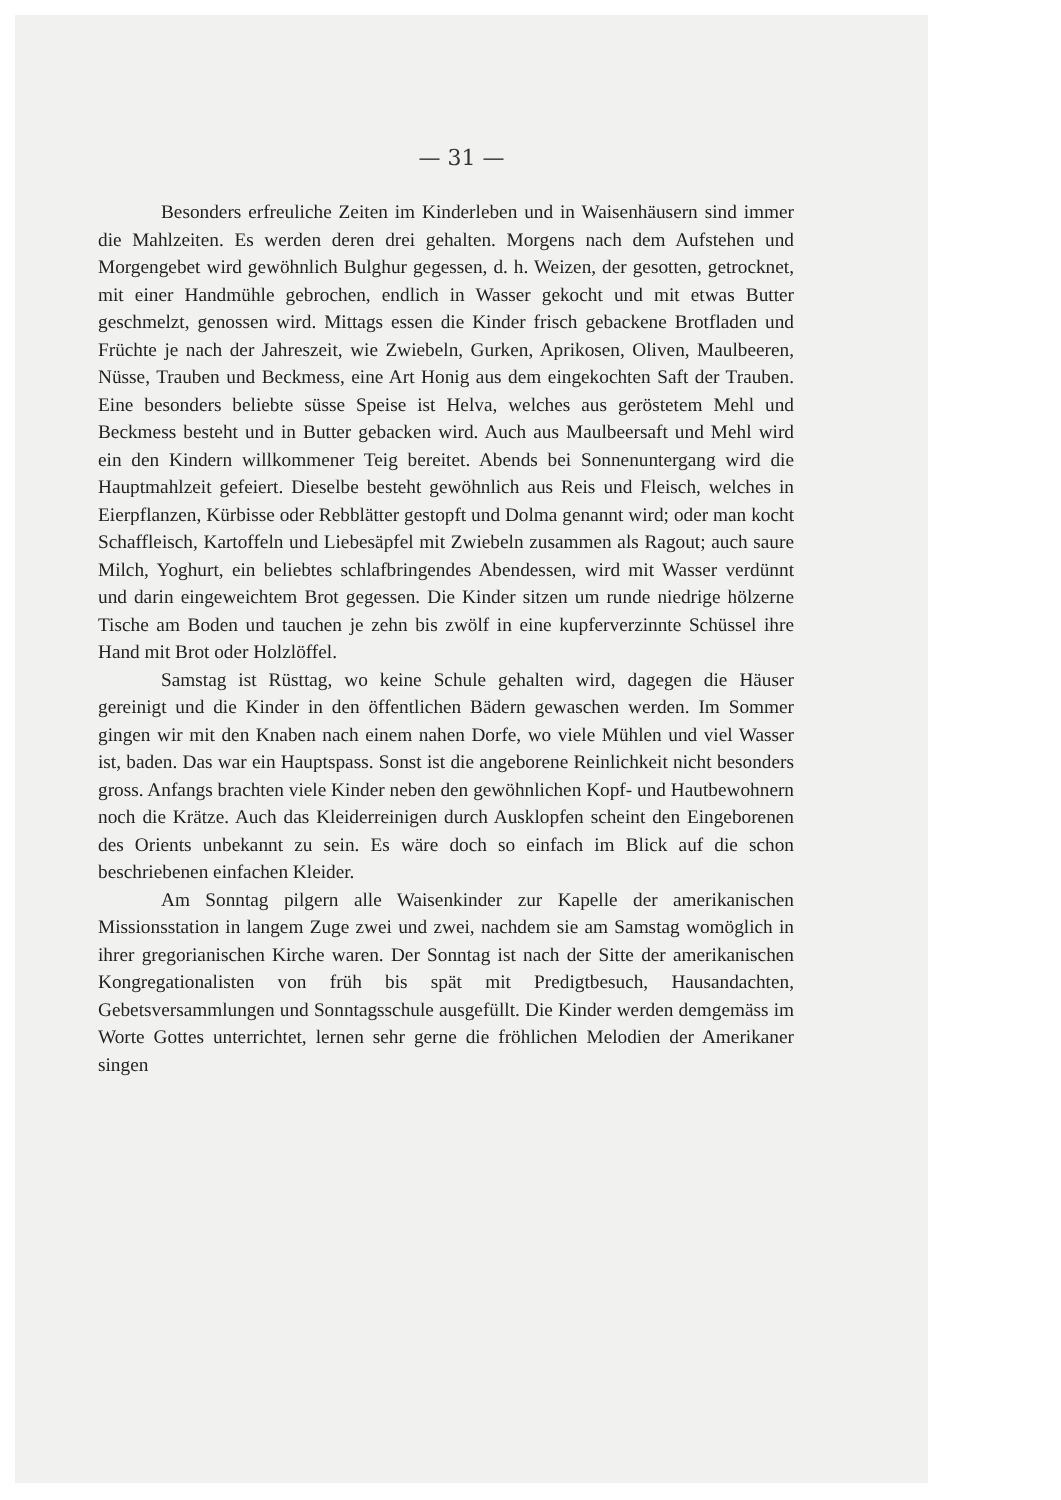— 31 —
Besonders erfreuliche Zeiten im Kinderleben und in Waisenhäusern sind immer die Mahlzeiten. Es werden deren drei gehalten. Morgens nach dem Aufstehen und Morgengebet wird gewöhnlich Bulghur gegessen, d. h. Weizen, der gesotten, getrocknet, mit einer Handmühle gebrochen, endlich in Wasser gekocht und mit etwas Butter geschmelzt, genossen wird. Mittags essen die Kinder frisch gebackene Brotfladen und Früchte je nach der Jahreszeit, wie Zwiebeln, Gurken, Aprikosen, Oliven, Maulbeeren, Nüsse, Trauben und Beckmess, eine Art Honig aus dem eingekochten Saft der Trauben. Eine besonders beliebte süsse Speise ist Helva, welches aus geröstetem Mehl und Beckmess besteht und in Butter gebacken wird. Auch aus Maulbeersaft und Mehl wird ein den Kindern willkommener Teig bereitet. Abends bei Sonnenuntergang wird die Hauptmahlzeit gefeiert. Dieselbe besteht gewöhnlich aus Reis und Fleisch, welches in Eierpflanzen, Kürbisse oder Rebblätter gestopft und Dolma genannt wird; oder man kocht Schaffleisch, Kartoffeln und Liebesäpfel mit Zwiebeln zusammen als Ragout; auch saure Milch, Yoghurt, ein beliebtes schlafbringendes Abendessen, wird mit Wasser verdünnt und darin eingeweichtem Brot gegessen. Die Kinder sitzen um runde niedrige hölzerne Tische am Boden und tauchen je zehn bis zwölf in eine kupferverzinnte Schüssel ihre Hand mit Brot oder Holzlöffel.
Samstag ist Rüsttag, wo keine Schule gehalten wird, dagegen die Häuser gereinigt und die Kinder in den öffentlichen Bädern gewaschen werden. Im Sommer gingen wir mit den Knaben nach einem nahen Dorfe, wo viele Mühlen und viel Wasser ist, baden. Das war ein Hauptspass. Sonst ist die angeborene Reinlichkeit nicht besonders gross. Anfangs brachten viele Kinder neben den gewöhnlichen Kopf- und Hautbewohnern noch die Krätze. Auch das Kleiderreinigen durch Ausklopfen scheint den Eingeborenen des Orients unbekannt zu sein. Es wäre doch so einfach im Blick auf die schon beschriebenen einfachen Kleider.
Am Sonntag pilgern alle Waisenkinder zur Kapelle der amerikanischen Missionsstation in langem Zuge zwei und zwei, nachdem sie am Samstag womöglich in ihrer gregorianischen Kirche waren. Der Sonntag ist nach der Sitte der amerikanischen Kongregationalisten von früh bis spät mit Predigtbesuch, Hausandachten, Gebetsversammlungen und Sonntagsschule ausgefüllt. Die Kinder werden demgemäss im Worte Gottes unterrichtet, lernen sehr gerne die fröhlichen Melodien der Amerikaner singen